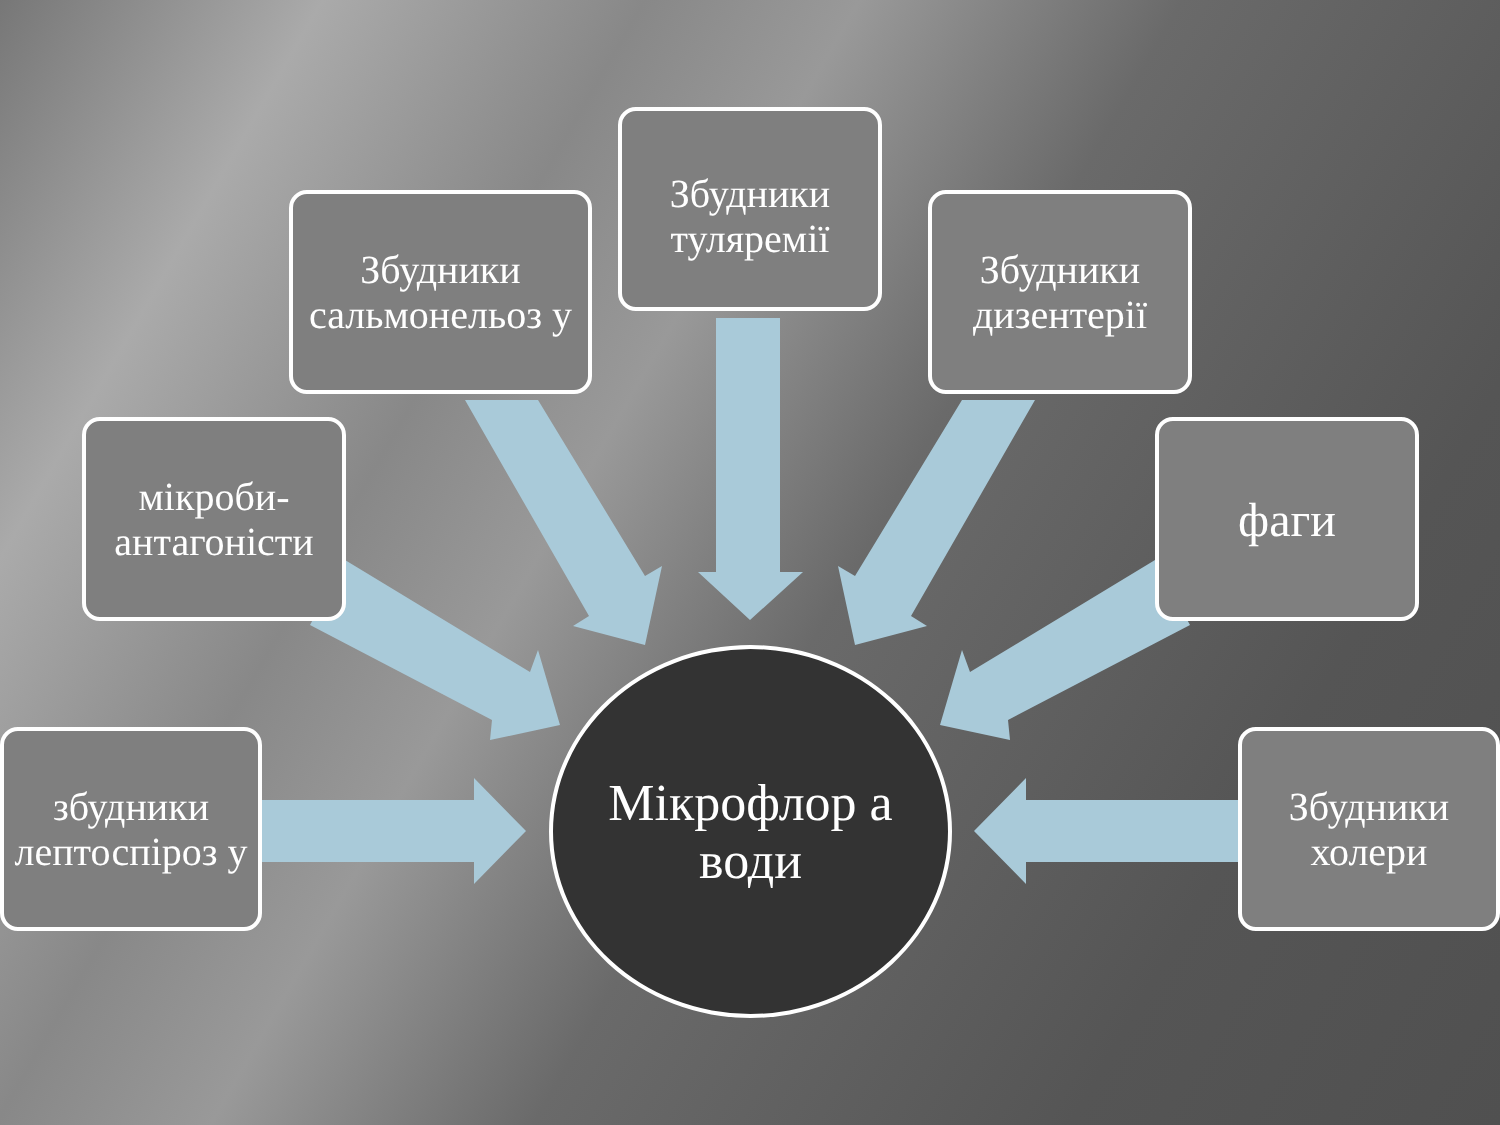Збудники сальмонельоз у
Збудники туляремії
Збудники дизентерії
мікроби-антагоністи
фаги
збудники лептоспіроз у
Мікрофлор а води
Збудники холери